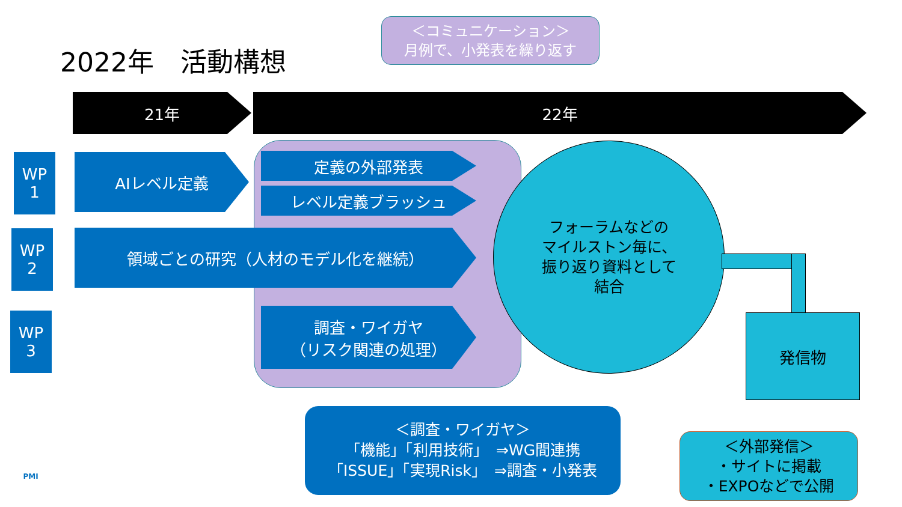2022年　活動構想
21年 22年
＜コミュニケーション＞
月例で、小発表を繰り返す
WP
1
WP
2
WP
3
AIレベル定義 定義の外部発表
レベル定義ブラッシュ
領域ごとの研究（人材のモデル化を継続）
調査・ワイガヤ
（リスク関連の処理）
フォーラムなどの
マイルストン毎に、
振り返り資料として
結合
発信物
＜調査・ワイガヤ＞
「機能」「利用技術」　⇒WG間連携
「ISSUE」「実現Risk」　⇒調査・小発表
＜外部発信＞
・サイトに掲載
・EXPOなどで公開
PMI